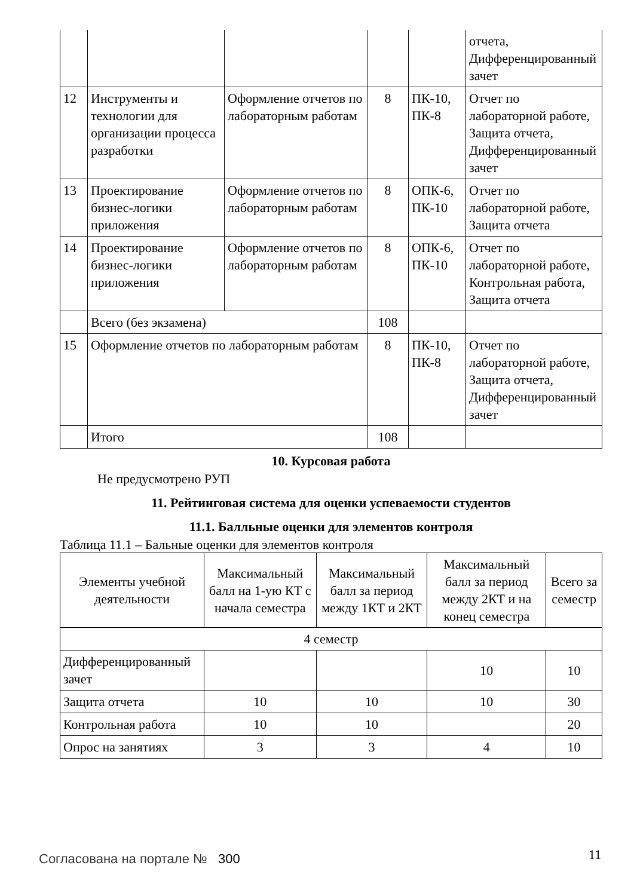| | | | | | отчета, Дифференцированный зачет |
| 12 | Инструменты и технологии для организации процесса разработки | Оформление отчетов по лабораторным работам | 8 | ПК-10, ПК-8 | Отчет по лабораторной работе, Защита отчета, Дифференцированный зачет |
| 13 | Проектирование бизнес-логики приложения | Оформление отчетов по лабораторным работам | 8 | ОПК-6, ПК-10 | Отчет по лабораторной работе, Защита отчета |
| 14 | Проектирование бизнес-логики приложения | Оформление отчетов по лабораторным работам | 8 | ОПК-6, ПК-10 | Отчет по лабораторной работе, Контрольная работа, Защита отчета |
| | Всего (без экзамена) | | 108 | | |
| 15 | Оформление отчетов по лабораторным работам | | 8 | ПК-10, ПК-8 | Отчет по лабораторной работе, Защита отчета, Дифференцированный зачет |
| | Итого | | 108 | | |
10. Курсовая работа
Не предусмотрено РУП
11. Рейтинговая система для оценки успеваемости студентов
11.1. Балльные оценки для элементов контроля
Таблица 11.1 – Бальные оценки для элементов контроля
| Элементы учебной деятельности | Максимальный балл на 1-ую КТ с начала семестра | Максимальный балл за период между 1КТ и 2КТ | Максимальный балл за период между 2КТ и на конец семестра | Всего за семестр |
| --- | --- | --- | --- | --- |
| 4 семестр | | | | |
| Дифференцированный зачет | | | 10 | 10 |
| Защита отчета | 10 | 10 | 10 | 30 |
| Контрольная работа | 10 | 10 | | 20 |
| Опрос на занятиях | 3 | 3 | 4 | 10 |
Согласована на портале № 300 11